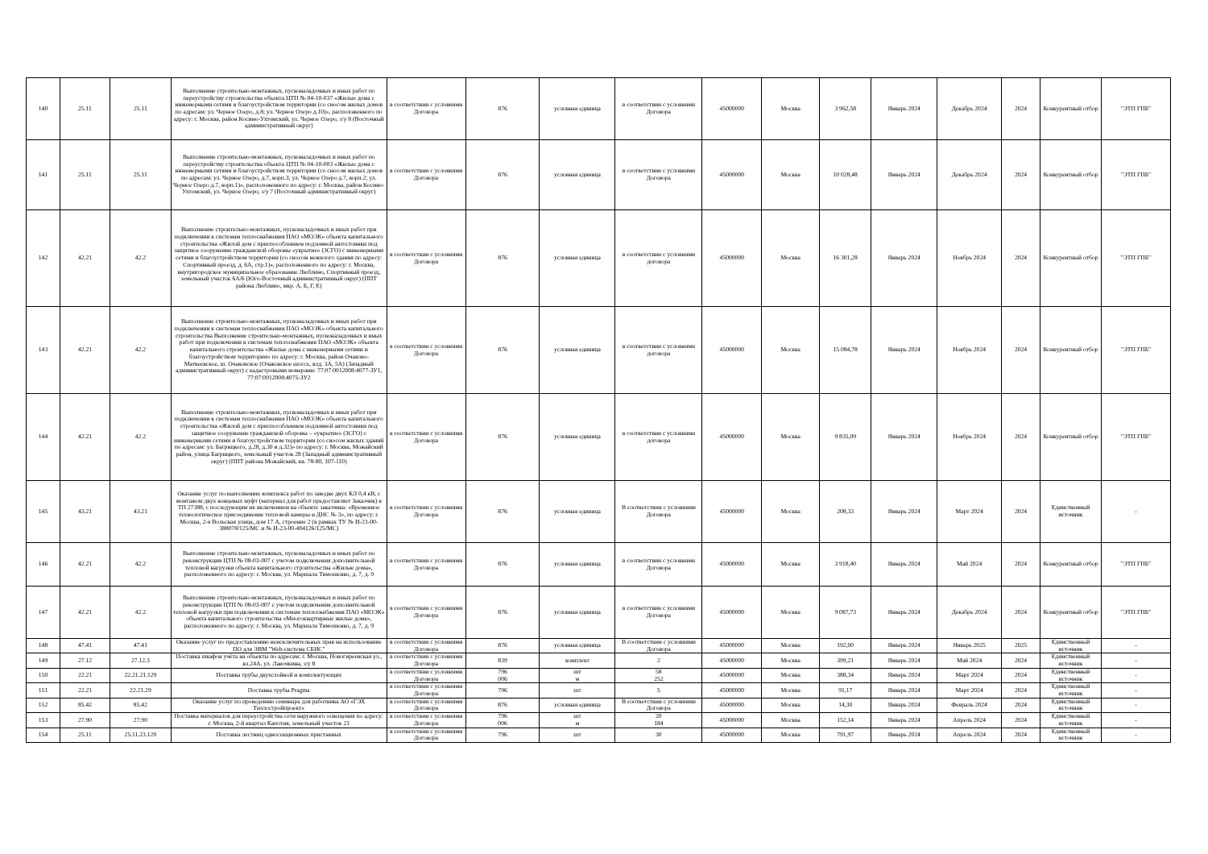| 140 | 25.11 | 25.11 | Выполнение строительно-монтажных, пусконаладочных и иных работ по переустройству строительства объекта ЦТП № 04-10-037 «Жилые дома с инженерными сетями и благоустройством территории (со сносом жилых домов по адресам: ул. Черное Озеро, д.8; ул. Черное Озеро д.10)», расположенного по адресу: г. Москва, район Косино-Ухтомский, ул. Черное Озеро, з/у 8 (Восточный административный округ) | в соответствии с условиями Договора | 876 | условная единица | в соответствии с условиями Договора | 45000000 | Москва | 3 962,58 | Январь 2024 | Декабрь 2024 | 2024 | Конкурентный отбор | "ЭТП ГПБ" |
| 141 | 25.11 | 25.11 | Выполнение строительно-монтажных, пусконаладочных и иных работ по переустройству строительства объекта ЦТП № 04-10-003 «Жилые дома с инженерными сетями и благоустройством территории (со сносом жилых домов по адресам: ул. Черное Озеро, д.7, корп.3; ул. Черное Озеро д.7, корп.2; ул. Черное Озеро д.7, корп.1)», расположенного по адресу: г. Москва, район Косино-Ухтомский, ул. Черное Озеро, з/у 7 (Восточный административный округ) | в соответствии с условиями Договора | 876 | условная единица | в соответствии с условиями Договора | 45000000 | Москва | 10 028,48 | Январь 2024 | Декабрь 2024 | 2024 | Конкурентный отбор | "ЭТП ГПБ" |
| 142 | 42.21 | 42.2 | Выполнение строительно-монтажных, пусконаладочных и иных работ при подключении к системам теплоснабжения ПАО «МОЭК» объекта капитального строительства «Жилой дом с приспособлением подземной автостоянки под защитное сооружение гражданской обороны «укрытие» (ЗСГО) с инженерными сетями и благоустройством территории (со сносом нежилого здания по адресу: Спортивный проезд, д. 6А, стр.1)», расположенного по адресу: г. Москва, внутригородское муниципальное образование Люблино, Спортивный проезд, земельный участок 6А/6 (Юго-Восточный административный округ) (ППТ района Люблино, мкр. А, Б, Г, Е) | в соответствии с условиями Договора | 876 | условная единица | в соответствии с условиями договора | 45000000 | Москва | 16 301,28 | Январь 2024 | Ноябрь 2024 | 2024 | Конкурентный отбор | "ЭТП ГПБ" |
| 143 | 42.21 | 42.2 | Выполнение строительно-монтажных, пусконаладочных и иных работ при подключении к системам теплоснабжения ПАО «МОЭК» объекта капитального строительства Выполнение строительно-монтажных, пусконаладочных и иных работ при подключении к системам теплоснабжения ПАО «МОЭК» объекта капитального строительства «Жилые дома с инженерными сетями и благоустройством территории» по адресу: г. Москва, район Очаково-Матвеевское, ш. Очаковское (Очаковское шоссе, влд. 3А, 5А) (Западный административный округ) с кадастровыми номерами: 77:07:0012008:4077-ЗУ1, 77:07:0012008:4075-ЗУ2 | в соответствии с условиями Договора | 876 | условная единица | в соответствии с условиями договора | 45000000 | Москва | 15 084,78 | Январь 2024 | Ноябрь 2024 | 2024 | Конкурентный отбор | "ЭТП ГПБ" |
| 144 | 42.21 | 42.2 | Выполнение строительно-монтажных, пусконаладочных и иных работ при подключении к системам теплоснабжения ПАО «МОЭК» объекта капитального строительства «Жилой дом с приспособлением подземной автостоянки под защитное сооружение гражданской обороны – «укрытие» (ЗСГО) с инженерными сетями и благоустройством территории (со сносом жилых зданий по адресам: ул. Багрицкого, д.28, д.30 и д.32)» по адресу: г. Москва, Можайский район, улица Багрицкого, земельный участок 28 (Западный административный округ) (ППТ района Можайский, кв. 78-80, 107-110) | в соответствии с условиями Договора | 876 | условная единица | в соответствии с условиями договора | 45000000 | Москва | 9 835,09 | Январь 2024 | Ноябрь 2024 | 2024 | Конкурентный отбор | "ЭТП ГПБ" |
| 145 | 43.21 | 43.21 | Оказание услуг по выполнению комплекса работ по заводке двух КЛ 0,4 кВ, с монтажом двух концевых муфт (материал для работ предоставляет Заказчик) в ТП 27388, с последующим их включением на объекте заказчика: «Временное технологическое присоединение тепловой камеры и ДНС № 3», по адресу: г. Москва, 2-я Вольская улица, дом 17 А, строение 2 (в рамках ТУ № И-23-00-388078/125/МС и № И-23-00-404126/125/МС) | в соответствии с условиями Договора | 876 | условная единица | В соответствии с условиями Договора | 45000000 | Москва | 208,33 | Январь 2024 | Март 2024 | 2024 | Единственный источник | - |
| 146 | 42.21 | 42.2 | Выполнение строительно-монтажных, пусконаладочных и иных работ по реконструкции ЦТП № 08-03-007 с учетом подключения дополнительной тепловой нагрузки объекта капитального строительства «Жилые дома», расположенного по адресу: г. Москва, ул. Маршала Тимошенко, д. 7, д. 9 | в соответствии с условиями Договора | 876 | условная единица | в соответствии с условиями Договора | 45000000 | Москва | 3 918,40 | Январь 2024 | Май 2024 | 2024 | Конкурентный отбор | "ЭТП ГПБ" |
| 147 | 42.21 | 42.2 | Выполнение строительно-монтажных, пусконаладочных и иных работ по реконструкции ЦТП № 08-03-007 с учетом подключения дополнительной тепловой нагрузки при подключении к системам теплоснабжения ПАО «МОЭК» объекта капитального строительства «Многоквартирные жилые дома», расположенного по адресу: г. Москва, ул. Маршала Тимошенко, д. 7, д. 9 | в соответствии с условиями Договора | 876 | условная единица | в соответствии с условиями Договора | 45000000 | Москва | 9 087,73 | Январь 2024 | Декабрь 2024 | 2024 | Конкурентный отбор | "ЭТП ГПБ" |
| 148 | 47.41 | 47.41 | Оказание услуг по предоставлению неисключительных прав на использование ПО для ЭВМ "Web-система СБИС" | в соответствии с условиями Договора | 876 | условная единица | В соответствии с условиями Договора | 45000000 | Москва | 192,00 | Январь 2024 | Январь 2025 | 2025 | Единственный источник | - |
| 149 | 27.12 | 27.12.3 | Поставка шкафов учёта на объекты по адресам: г. Москва, Новогиреевская ул., вл.24А, ул. Лавочкина, з/у 8 | в соответствии с условиями Договора | 839 | комплект | 2 | 45000000 | Москва | 399,21 | Январь 2024 | Май 2024 | 2024 | Единственный источник | - |
| 150 | 22.21 | 22.21.21.129 | Поставка трубы двухслойной и комплектующих | в соответствии с условиями Договора | 796 006 | шт м | 58 252 | 45000000 | Москва | 388,34 | Январь 2024 | Март 2024 | 2024 | Единственный источник | - |
| 151 | 22.21 | 22.21.29 | Поставка трубы Pragma | в соответствии с условиями Договора | 796 | шт | 5 | 45000000 | Москва | 91,17 | Январь 2024 | Март 2024 | 2024 | Единственный источник | - |
| 152 | 85.42 | 85.42 | Оказание услуг по проведению семинара для работника АО «ГЭХ Теплостройпроект» | в соответствии с условиями Договора | 876 | условная единица | В соответствии с условиями Договора | 45000000 | Москва | 14,30 | Январь 2024 | Февраль 2024 | 2024 | Единственный источник | - |
| 153 | 27.90 | 27.90 | Поставка материалов для переустройства сети наружного освещения по адресу: г. Москва, 2-й квартал Капотня, земельный участок 21 | в соответствии с условиями Договора | 796 006 | шт м | 20 184 | 45000000 | Москва | 152,14 | Январь 2024 | Апрель 2024 | 2024 | Единственный источник | - |
| 154 | 25.11 | 25.11.23.120 | Поставка лестниц односекционных приставных | в соответствии с условиями Договора | 796 | шт | 30 | 45000000 | Москва | 791,97 | Январь 2024 | Апрель 2024 | 2024 | Единственный источник | - |